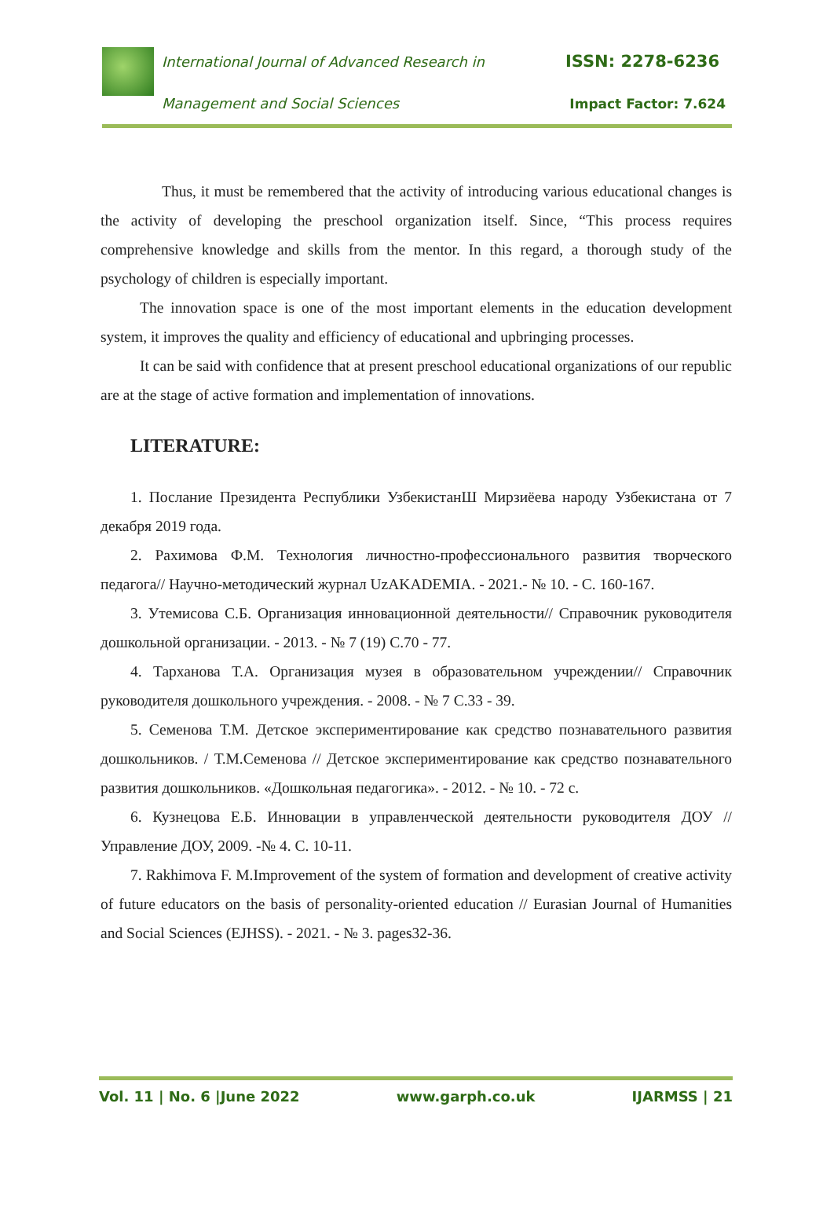International Journal of Advanced Research in
ISSN: 2278-6236
Management and Social Sciences Impact Factor: 7.624
Thus, it must be remembered that the activity of introducing various educational changes is the activity of developing the preschool organization itself. Since, “This process requires comprehensive knowledge and skills from the mentor. In this regard, a thorough study of the psychology of children is especially important.
The innovation space is one of the most important elements in the education development system, it improves the quality and efficiency of educational and upbringing processes.
It can be said with confidence that at present preschool educational organizations of our republic are at the stage of active formation and implementation of innovations.
LITERATURE:
1. Послание Президента Республики УзбекистанШ Мирзиёева народу Узбекистана от 7 декабря 2019 года.
2. Рахимова Ф.М. Технология личностно-профессионального развития творческого педагога// Научно-методический журнал UzAKADEMIA. - 2021.- № 10. - С. 160-167.
3. Утемисова С.Б. Организация инновационной деятельности// Справочник руководителя дошкольной организации. - 2013. - № 7 (19) С.70 - 77.
4. Тарханова Т.А. Организация музея в образовательном учреждении// Справочник руководителя дошкольного учреждения. - 2008. - № 7 С.33 - 39.
5. Семенова Т.М. Детское экспериментирование как средство познавательного развития дошкольников. / Т.М.Семенова // Детское экспериментирование как средство познавательного развития дошкольников. «Дошкольная педагогика». - 2012. - № 10. - 72 с.
6. Кузнецова Е.Б. Инновации в управленческой деятельности руководителя ДОУ // Управление ДОУ, 2009. -№ 4. С. 10-11.
7. Rakhimova F. M.Improvement of the system of formation and development of creative activity of future educators on the basis of personality-oriented education // Eurasian Journal of Humanities and Social Sciences (EJHSS). - 2021. - № 3. pages32-36.
Vol. 11 | No. 6 |June 2022 www.garph.co.uk IJARMSS | 21